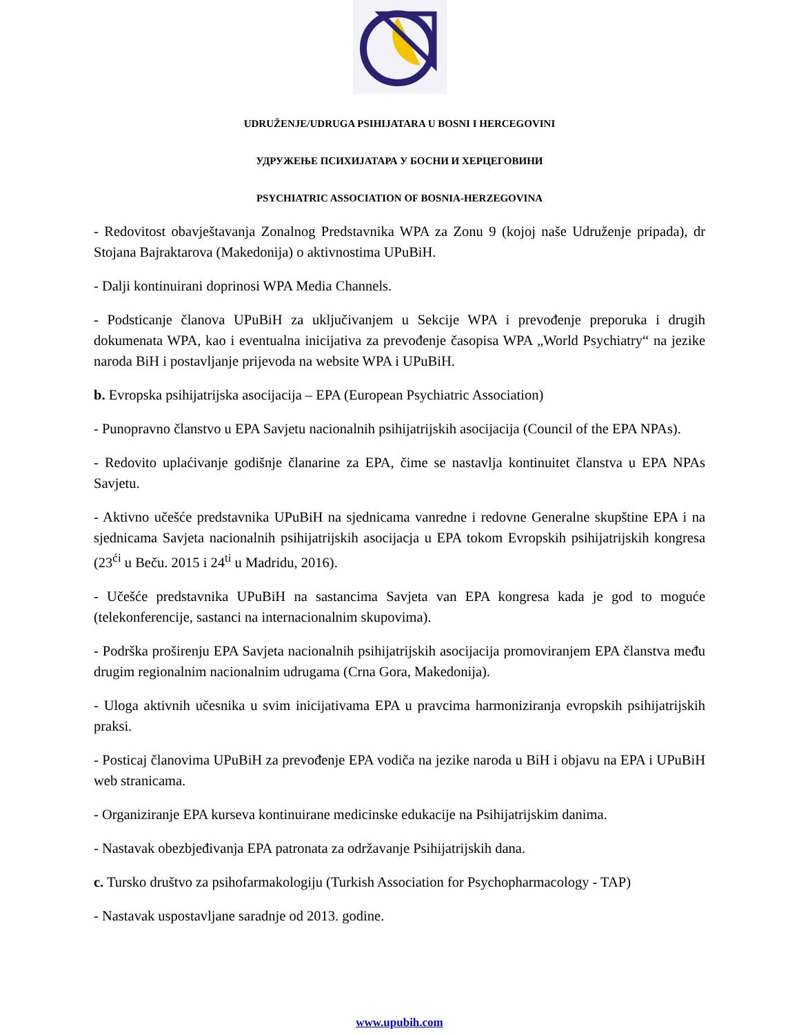UDRUŽENJE/UDRUGA PSIHIJATARA U BOSNI I HERCEGOVINI
УДРУЖЕЊЕ ПСИХИЈАТАРА У БОСНИ И ХЕРЦЕГОВИНИ
PSYCHIATRIC ASSOCIATION OF BOSNIA-HERZEGOVINA
- Redovitost obavještavanja Zonalnog Predstavnika WPA za Zonu 9 (kojoj naše Udruženje pripada), dr Stojana Bajraktarova (Makedonija) o aktivnostima UPuBiH.
- Dalji kontinuirani doprinosi WPA Media Channels.
- Podsticanje članova UPuBiH za uključivanjem u Sekcije WPA i prevođenje preporuka i drugih dokumenata WPA, kao i eventualna inicijativa za prevođenje časopisa WPA „World Psychiatry“ na jezike naroda BiH i postavljanje prijevoda na website WPA i UPuBiH.
b. Evropska psihijatrijska asocijacija – EPA (European Psychiatric Association)
- Punopravno članstvo u EPA Savjetu nacionalnih psihijatrijskih asocijacija (Council of the EPA NPAs).
- Redovito uplaćivanje godišnje članarine za EPA, čime se nastavlja kontinuitet članstva u EPA NPAs Savjetu.
- Aktivno učešće predstavnika UPuBiH na sjednicama vanredne i redovne Generalne skupštine EPA i na sjednicama Savjeta nacionalnih psihijatrijskih asocijacja u EPA tokom Evropskih psihijatrijskih kongresa (23<sup>ći</sup> u Beču. 2015 i 24<sup>ti</sup> u Madridu, 2016).
- Učešće predstavnika UPuBiH na sastancima Savjeta van EPA kongresa kada je god to moguće (telekonferencije, sastanci na internacionalnim skupovima).
- Podrška proširenju EPA Savjeta nacionalnih psihijatrijskih asocijacija promoviranjem EPA članstva među drugim regionalnim nacionalnim udrugama (Crna Gora, Makedonija).
- Uloga aktivnih učesnika u svim inicijativama EPA u pravcima harmoniziranja evropskih psihijatrijskih praksi.
- Posticaj članovima UPuBiH za prevođenje EPA vodiča na jezike naroda u BiH i objavu na EPA i UPuBiH web stranicama.
- Organiziranje EPA kurseva kontinuirane medicinske edukacije na Psihijatrijskim danima.
- Nastavak obezbjeđivanja EPA patronata za održavanje Psihijatrijskih dana.
c. Tursko društvo za psihofarmakologiju (Turkish Association for Psychopharmacology - TAP)
- Nastavak uspostavljane saradnje od 2013. godine.
www.upubih.com